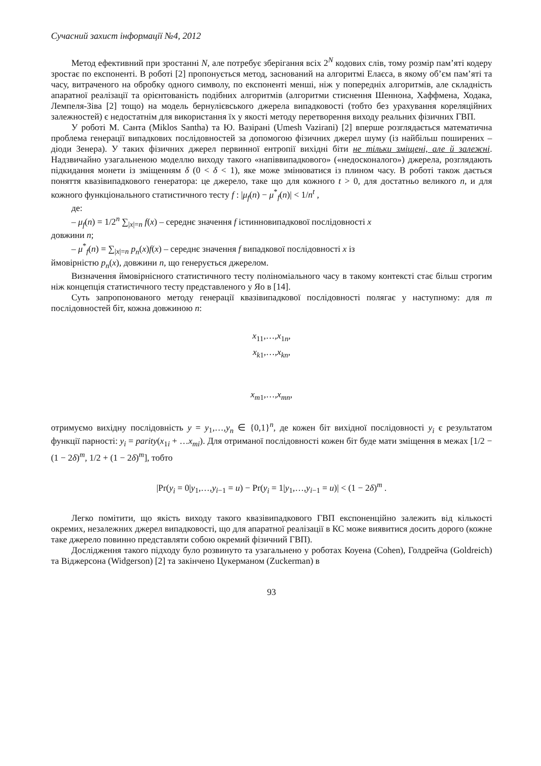Сучасний захист інформації №4, 2012
Метод ефективний при зростанні N, але потребує зберігання всіх 2<sup>N</sup> кодових слів, тому розмір пам’яті кодеру зростає по експоненті. В роботі [2] пропонується метод, заснований на алгоритмі Елаєса, в якому об’єм пам’яті та часу, витраченого на обробку одного символу, по експоненті менші, ніж у попередніх алгоритмів, але складність апаратної реалізації та орієнтованість подібних алгоритмів (алгоритми стиснення Шеннона, Хаффмена, Ходака, Лемпеля-Зіва [2] тощо) на модель бернулієвського джерела випадковості (тобто без урахування кореляційних залежностей) є недостатнім для використання їх у якості методу перетворення виходу реальних фізичних ГВП.
У роботі М. Санта (Miklos Santha) та Ю. Вазірані (Umesh Vazirani) [2] вперше розглядається математична проблема генерації випадкових послідовностей за допомогою фізичних джерел шуму (із найбільш поширених – діоди Зенера). У таких фізичних джерел первинної ентропії вихідні біти не тільки зміщені, але й залежні. Надзвичайно узагальненою моделлю виходу такого «напіввипадкового» («недосконалого») джерела, розглядають підкидання монети із зміщенням δ (0 < δ < 1), яке може змінюватися із плином часу. В роботі також дається поняття квазівипадкового генератора: це джерело, таке що для кожного t > 0, для достатньо великого n, и для кожного функціонального статистичного тесту f : |μ<sub>f</sub>(n) − μ<sup>*</sup><sub>f</sub>(n)| < 1/n<sup>t</sup> ,
де:
– μ<sub>f</sub>(n) = 1/2<sup>n</sup> ∑<sub>|x|=n</sub> f(x) – середнє значення f істинновипадкової послідовності x
довжини n;
– μ<sup>*</sup><sub>f</sub>(n) = ∑<sub>|x|=n</sub> p<sub>n</sub>(x)f(x) – середнє значення f випадкової послідовності x із
ймовірністю p<sub>n</sub>(x), довжини n, що генерується джерелом.
Визначення ймовірнісного статистичного тесту поліноміального часу в такому контексті стає більш строгим ніж концепція статистичного тесту представленого у Яо в [14].
Суть запропонованого методу генерації квазівипадкової послідовності полягає у наступному: для m послідовностей біт, кожна довжиною n:
x<sub>11</sub>,…,x<sub>1n</sub>,
x<sub>k1</sub>,…,x<sub>kn</sub>,
x<sub>m1</sub>,…,x<sub>mn</sub>,
отримуємо вихідну послідовність y = y<sub>1</sub>,…,y<sub>n</sub> ∈ {0,1}<sup>n</sup>, де кожен біт вихідної послідовності y<sub>i</sub> є результатом функції парності: y<sub>i</sub> = parity(x<sub>1i</sub> + …x<sub>mi</sub>). Для отриманої послідовності кожен біт буде мати зміщення в межах [1/2 − (1 − 2δ)<sup>m</sup>, 1/2 + (1 − 2δ)<sup>m</sup>], тобто
|Pr(y<sub>i</sub> = 0|y<sub>1</sub>,…,y<sub>i−1</sub> = u) − Pr(y<sub>i</sub> = 1|y<sub>1</sub>,…,y<sub>i−1</sub> = u)| < (1 − 2δ)<sup>m</sup> .
Легко помітити, що якість виходу такого квазівипадкового ГВП експоненційно залежить від кількості окремих, незалежних джерел випадковості, що для апаратної реалізації в КС може виявитися досить дорого (кожне таке джерело повинно представляти собою окремий фізичний ГВП).
Дослідження такого підходу було розвинуто та узагальнено у роботах Коуена (Cohen), Голдрейча (Goldreich) та Віджерсона (Widgerson) [2] та закінчено Цукерманом (Zuckerman) в
93